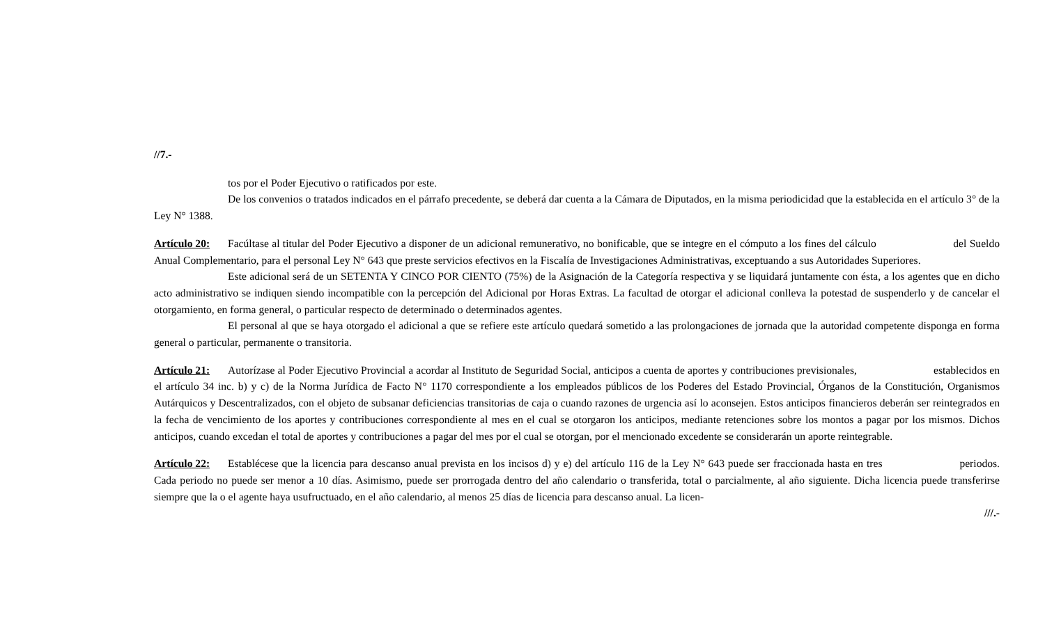//7.-
tos por el Poder Ejecutivo o ratificados por este.
De los convenios o tratados indicados en el párrafo precedente, se deberá dar cuenta a la Cámara de Diputados, en la misma periodicidad que la establecida en el artículo 3° de la Ley N° 1388.
Artículo 20: Facúltase al titular del Poder Ejecutivo a disponer de un adicional remunerativo, no bonificable, que se integre en el cómputo a los fines del cálculo del Sueldo Anual Complementario, para el personal Ley N° 643 que preste servicios efectivos en la Fiscalía de Investigaciones Administrativas, exceptuando a sus Autoridades Superiores.
Este adicional será de un SETENTA Y CINCO POR CIENTO (75%) de la Asignación de la Categoría respectiva y se liquidará juntamente con ésta, a los agentes que en dicho acto administrativo se indiquen siendo incompatible con la percepción del Adicional por Horas Extras. La facultad de otorgar el adicional conlleva la potestad de suspenderlo y de cancelar el otorgamiento, en forma general, o particular respecto de determinado o determinados agentes.
El personal al que se haya otorgado el adicional a que se refiere este artículo quedará sometido a las prolongaciones de jornada que la autoridad competente disponga en forma general o particular, permanente o transitoria.
Artículo 21: Autorízase al Poder Ejecutivo Provincial a acordar al Instituto de Seguridad Social, anticipos a cuenta de aportes y contribuciones previsionales, establecidos en el artículo 34 inc. b) y c) de la Norma Jurídica de Facto N° 1170 correspondiente a los empleados públicos de los Poderes del Estado Provincial, Órganos de la Constitución, Organismos Autárquicos y Descentralizados, con el objeto de subsanar deficiencias transitorias de caja o cuando razones de urgencia así lo aconsejen. Estos anticipos financieros deberán ser reintegrados en la fecha de vencimiento de los aportes y contribuciones correspondiente al mes en el cual se otorgaron los anticipos, mediante retenciones sobre los montos a pagar por los mismos. Dichos anticipos, cuando excedan el total de aportes y contribuciones a pagar del mes por el cual se otorgan, por el mencionado excedente se considerarán un aporte reintegrable.
Artículo 22: Establécese que la licencia para descanso anual prevista en los incisos d) y e) del artículo 116 de la Ley N° 643 puede ser fraccionada hasta en tres periodos. Cada periodo no puede ser menor a 10 días. Asimismo, puede ser prorrogada dentro del año calendario o transferida, total o parcialmente, al año siguiente. Dicha licencia puede transferirse siempre que la o el agente haya usufructuado, en el año calendario, al menos 25 días de licencia para descanso anual. La licen-
///.-